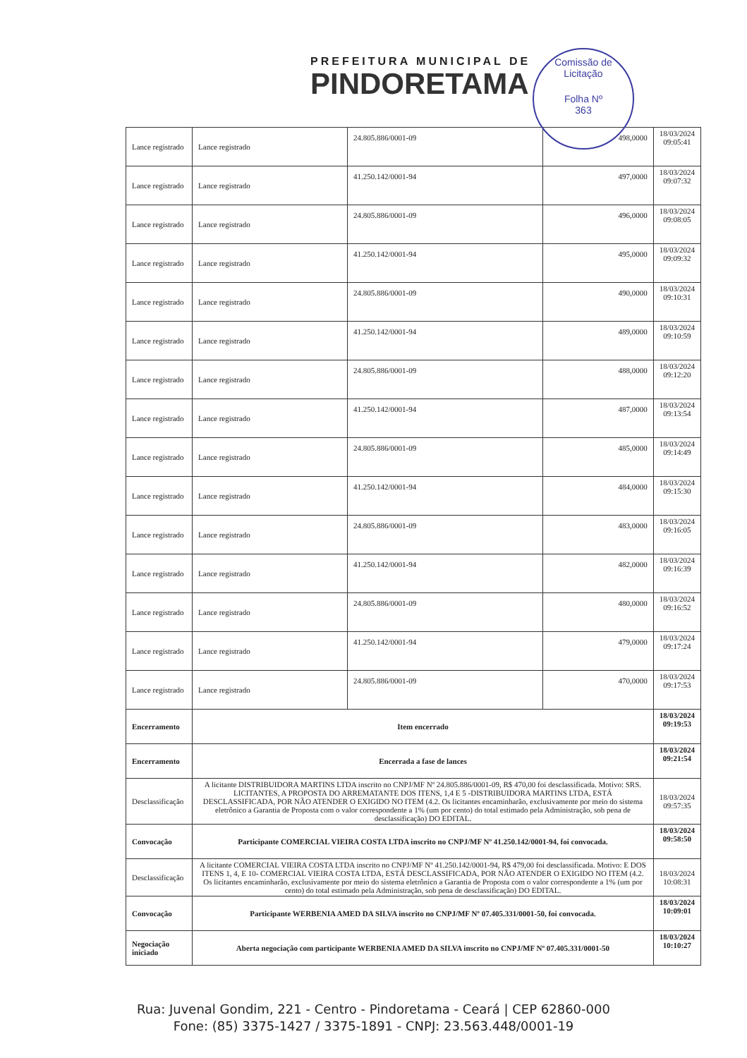PREFEITURA MUNICIPAL DE
PINDORETAMA
Comissão de Licitação
Folha Nº
363
| Lance registrado | Lance registrado | 24.805.886/0001-09 | 498,0000 | 18/03/2024 09:05:41 |
| Lance registrado | Lance registrado | 41.250.142/0001-94 | 497,0000 | 18/03/2024 09:07:32 |
| Lance registrado | Lance registrado | 24.805.886/0001-09 | 496,0000 | 18/03/2024 09:08:05 |
| Lance registrado | Lance registrado | 41.250.142/0001-94 | 495,0000 | 18/03/2024 09:09:32 |
| Lance registrado | Lance registrado | 24.805.886/0001-09 | 490,0000 | 18/03/2024 09:10:31 |
| Lance registrado | Lance registrado | 41.250.142/0001-94 | 489,0000 | 18/03/2024 09:10:59 |
| Lance registrado | Lance registrado | 24.805.886/0001-09 | 488,0000 | 18/03/2024 09:12:20 |
| Lance registrado | Lance registrado | 41.250.142/0001-94 | 487,0000 | 18/03/2024 09:13:54 |
| Lance registrado | Lance registrado | 24.805.886/0001-09 | 485,0000 | 18/03/2024 09:14:49 |
| Lance registrado | Lance registrado | 41.250.142/0001-94 | 484,0000 | 18/03/2024 09:15:30 |
| Lance registrado | Lance registrado | 24.805.886/0001-09 | 483,0000 | 18/03/2024 09:16:05 |
| Lance registrado | Lance registrado | 41.250.142/0001-94 | 482,0000 | 18/03/2024 09:16:39 |
| Lance registrado | Lance registrado | 24.805.886/0001-09 | 480,0000 | 18/03/2024 09:16:52 |
| Lance registrado | Lance registrado | 41.250.142/0001-94 | 479,0000 | 18/03/2024 09:17:24 |
| Lance registrado | Lance registrado | 24.805.886/0001-09 | 470,0000 | 18/03/2024 09:17:53 |
| Encerramento | Item encerrado | | | 18/03/2024 09:19:53 |
| Encerramento | Encerrada a fase de lances | | | 18/03/2024 09:21:54 |
| Desclassificação | A licitante DISTRIBUIDORA MARTINS LTDA inscrito no CNPJ/MF Nº 24.805.886/0001-09, R$ 470,00 foi desclassificada. Motivo: SRS. LICITANTES, A PROPOSTA DO ARREMATANTE DOS ITENS, 1,4 E 5 -DISTRIBUIDORA MARTINS LTDA, ESTÁ DESCLASSIFICADA, POR NÃO ATENDER O EXIGIDO NO ITEM (4.2. Os licitantes encaminharão, exclusivamente por meio do sistema eletrônico a Garantia de Proposta com o valor correspondente a 1% (um por cento) do total estimado pela Administração, sob pena de desclassificação) DO EDITAL. | | | 18/03/2024 09:57:35 |
| Convocação | Participante COMERCIAL VIEIRA COSTA LTDA inscrito no CNPJ/MF Nº 41.250.142/0001-94, foi convocada. | | | 18/03/2024 09:58:50 |
| Desclassificação | A licitante COMERCIAL VIEIRA COSTA LTDA inscrito no CNPJ/MF Nº 41.250.142/0001-94, R$ 479,00 foi desclassificada. Motivo: E DOS ITENS 1, 4, E 10- COMERCIAL VIEIRA COSTA LTDA, ESTÁ DESCLASSIFICADA, POR NÃO ATENDER O EXIGIDO NO ITEM (4.2. Os licitantes encaminharão, exclusivamente por meio do sistema eletrônico a Garantia de Proposta com o valor correspondente a 1% (um por cento) do total estimado pela Administração, sob pena de desclassificação) DO EDITAL. | | | 18/03/2024 10:08:31 |
| Convocação | Participante WERBENIA AMED DA SILVA inscrito no CNPJ/MF Nº 07.405.331/0001-50, foi convocada. | | | 18/03/2024 10:09:01 |
| Negociação iniciado | Aberta negociação com participante WERBENIA AMED DA SILVA inscrito no CNPJ/MF Nº 07.405.331/0001-50 | | | 18/03/2024 10:10:27 |
Rua: Juvenal Gondim, 221 - Centro - Pindoretama - Ceará | CEP 62860-000
Fone: (85) 3375-1427 / 3375-1891 - CNPJ: 23.563.448/0001-19